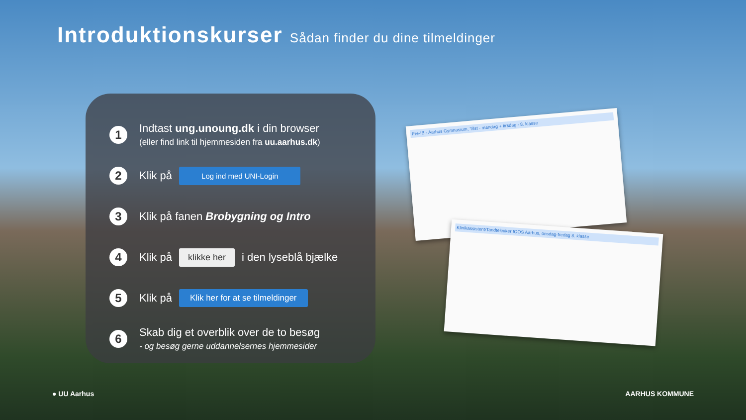Introduktionskurser Sådan finder du dine tilmeldinger
1
Indtast ung.unoung.dk i din browser
(eller find link til hjemmesiden fra uu.aarhus.dk)
2
Klik på
Log ind med UNI-Login
3
Klik på fanen Brobygning og Intro
4
Klik på
klikke her
i den lyseblå bjælke
5
Klik på
Klik her for at se tilmeldinger
6
Skab dig et overblik over de to besøg
- og besøg gerne uddannelsernes hjemmesider
Pre-IB - Aarhus Gymnasium, Tilst - mandag + tirsdag - 8. klasse
Klinikassistent/Tandtekniker IOOS Aarhus, onsdag-fredag 8. klasse
● UU Aarhus AARHUS KOMMUNE